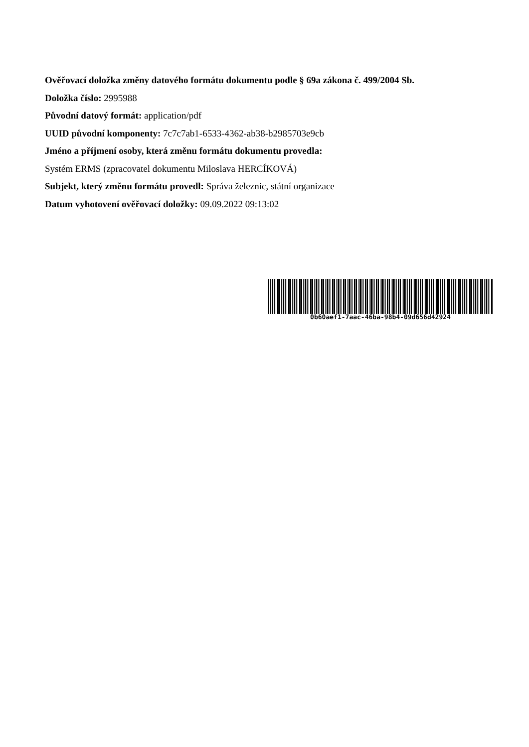Ověřovací doložka změny datového formátu dokumentu podle § 69a zákona č. 499/2004 Sb.
Doložka číslo: 2995988
Původní datový formát: application/pdf
UUID původní komponenty: 7c7c7ab1-6533-4362-ab38-b2985703e9cb
Jméno a příjmení osoby, která změnu formátu dokumentu provedla:
Systém ERMS (zpracovatel dokumentu Miloslava HERCÍKOVÁ)
Subjekt, který změnu formátu provedl: Správa železnic, státní organizace
Datum vyhotovení ověřovací doložky: 09.09.2022 09:13:02
0b60aef1-7aac-46ba-98b4-09d656d42924